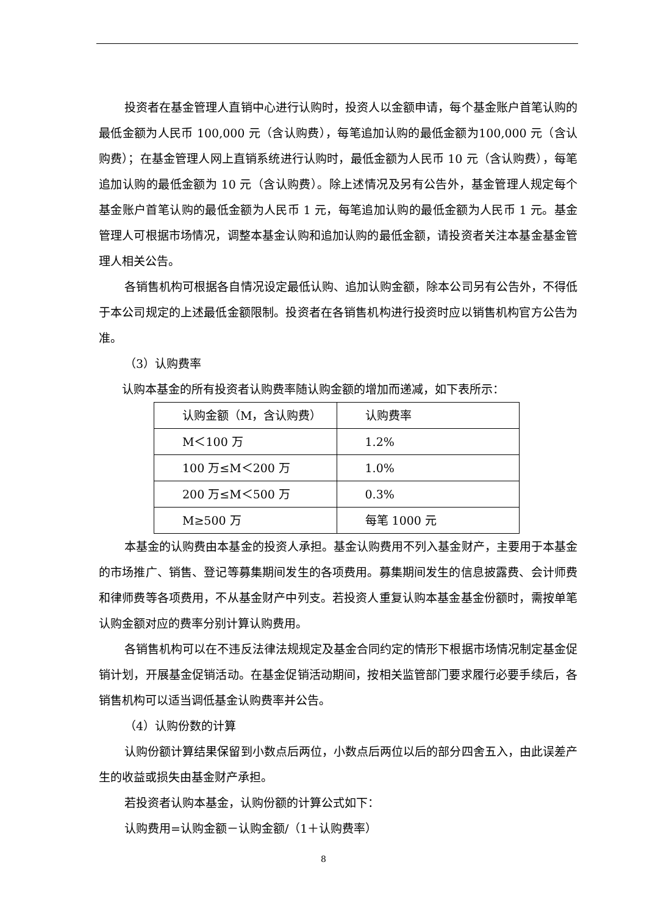投资者在基金管理人直销中心进行认购时，投资人以金额申请，每个基金账户首笔认购的最低金额为人民币 100,000 元（含认购费），每笔追加认购的最低金额为100,000 元（含认购费）；在基金管理人网上直销系统进行认购时，最低金额为人民币 10 元（含认购费），每笔追加认购的最低金额为 10 元（含认购费）。除上述情况及另有公告外，基金管理人规定每个基金账户首笔认购的最低金额为人民币 1 元，每笔追加认购的最低金额为人民币 1 元。基金管理人可根据市场情况，调整本基金认购和追加认购的最低金额，请投资者关注本基金基金管理人相关公告。
各销售机构可根据各自情况设定最低认购、追加认购金额，除本公司另有公告外，不得低于本公司规定的上述最低金额限制。投资者在各销售机构进行投资时应以销售机构官方公告为准。
（3）认购费率
认购本基金的所有投资者认购费率随认购金额的增加而递减，如下表所示：
| 认购金额（M，含认购费） | 认购费率 |
| M＜100 万 | 1.2% |
| 100 万≤M＜200 万 | 1.0% |
| 200 万≤M＜500 万 | 0.3% |
| M≥500 万 | 每笔 1000 元 |
本基金的认购费由本基金的投资人承担。基金认购费用不列入基金财产，主要用于本基金的市场推广、销售、登记等募集期间发生的各项费用。募集期间发生的信息披露费、会计师费和律师费等各项费用，不从基金财产中列支。若投资人重复认购本基金基金份额时，需按单笔认购金额对应的费率分别计算认购费用。
各销售机构可以在不违反法律法规规定及基金合同约定的情形下根据市场情况制定基金促销计划，开展基金促销活动。在基金促销活动期间，按相关监管部门要求履行必要手续后，各销售机构可以适当调低基金认购费率并公告。
（4）认购份数的计算
认购份额计算结果保留到小数点后两位，小数点后两位以后的部分四舍五入，由此误差产生的收益或损失由基金财产承担。
若投资者认购本基金，认购份额的计算公式如下：
认购费用=认购金额－认购金额/（1＋认购费率）
8